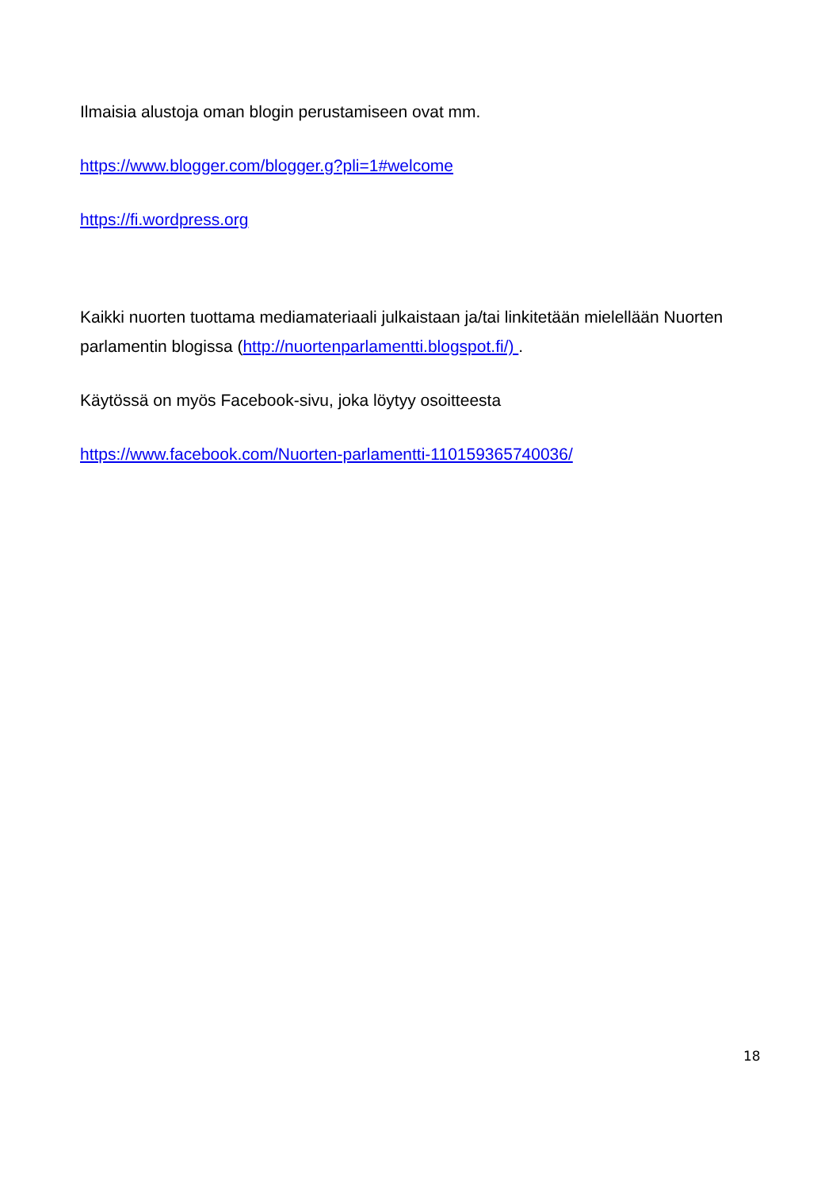Ilmaisia alustoja oman blogin perustamiseen ovat mm.
https://www.blogger.com/blogger.g?pli=1#welcome
https://fi.wordpress.org
Kaikki nuorten tuottama mediamateriaali julkaistaan ja/tai linkitetään mielellään Nuorten parlamentin blogissa (http://nuortenparlamentti.blogspot.fi/) .
Käytössä on myös Facebook-sivu, joka löytyy osoitteesta
https://www.facebook.com/Nuorten-parlamentti-110159365740036/
18